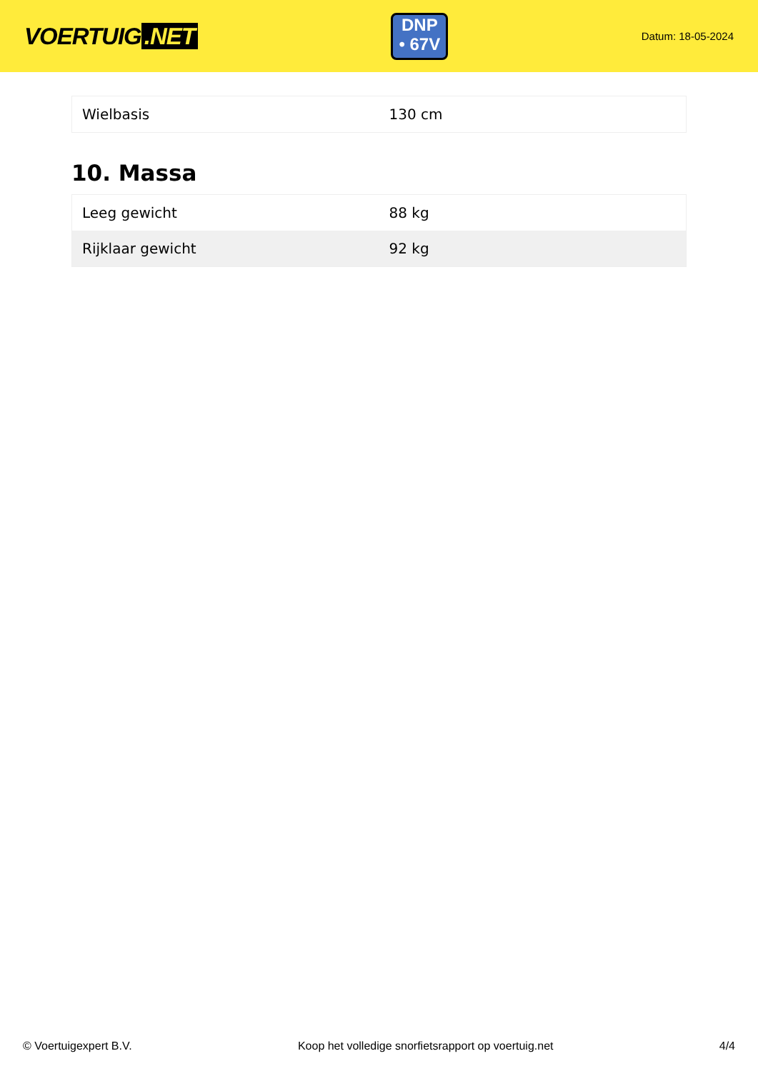VOERTUIG.NET
DNP
• 67V
Datum: 18-05-2024
| Wielbasis | 130 cm |
10. Massa
| Leeg gewicht | 88 kg |
| Rijklaar gewicht | 92 kg |
© Voertuigexpert B.V. Koop het volledige snorfietsrapport op voertuig.net 4/4